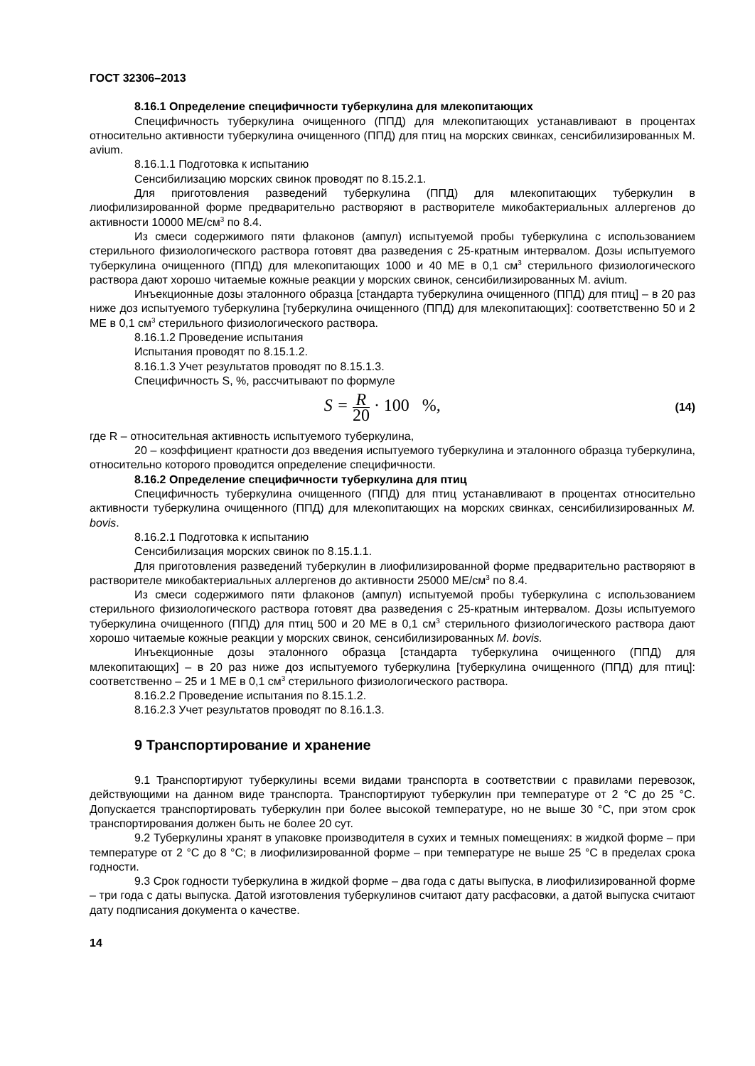ГОСТ 32306–2013
8.16.1 Определение специфичности туберкулина для млекопитающих
Специфичность туберкулина очищенного (ППД) для млекопитающих устанавливают в процентах относительно активности туберкулина очищенного (ППД) для птиц на морских свинках, сенсибилизированных M. avium.
8.16.1.1 Подготовка к испытанию
Сенсибилизацию морских свинок проводят по 8.15.2.1.
Для приготовления разведений туберкулина (ППД) для млекопитающих туберкулин в лиофилизированной форме предварительно растворяют в растворителе микобактериальных аллергенов до активности 10000 МЕ/см<sup>3</sup> по 8.4.
Из смеси содержимого пяти флаконов (ампул) испытуемой пробы туберкулина с использованием стерильного физиологического раствора готовят два разведения с 25-кратным интервалом. Дозы испытуемого туберкулина очищенного (ППД) для млекопитающих 1000 и 40 МЕ в 0,1 см<sup>3</sup> стерильного физиологического раствора дают хорошо читаемые кожные реакции у морских свинок, сенсибилизированных M. avium.
Инъекционные дозы эталонного образца [стандарта туберкулина очищенного (ППД) для птиц] – в 20 раз ниже доз испытуемого туберкулина [туберкулина очищенного (ППД) для млекопитающих]: соответственно 50 и 2 МЕ в 0,1 см<sup>3</sup> стерильного физиологического раствора.
8.16.1.2 Проведение испытания
Испытания проводят по 8.15.1.2.
8.16.1.3 Учет результатов проводят по 8.15.1.3.
Специфичность S, %, рассчитывают по формуле
S = R 20 · 100 %,
(14)
где R – относительная активность испытуемого туберкулина,
20 – коэффициент кратности доз введения испытуемого туберкулина и эталонного образца туберкулина, относительно которого проводится определение специфичности.
8.16.2 Определение специфичности туберкулина для птиц
Специфичность туберкулина очищенного (ППД) для птиц устанавливают в процентах относительно активности туберкулина очищенного (ППД) для млекопитающих на морских свинках, сенсибилизированных M. bovis.
8.16.2.1 Подготовка к испытанию
Сенсибилизация морских свинок по 8.15.1.1.
Для приготовления разведений туберкулин в лиофилизированной форме предварительно растворяют в растворителе микобактериальных аллергенов до активности 25000 МЕ/см<sup>3</sup> по 8.4.
Из смеси содержимого пяти флаконов (ампул) испытуемой пробы туберкулина с использованием стерильного физиологического раствора готовят два разведения с 25-кратным интервалом. Дозы испытуемого туберкулина очищенного (ППД) для птиц 500 и 20 МЕ в 0,1 см<sup>3</sup> стерильного физиологического раствора дают хорошо читаемые кожные реакции у морских свинок, сенсибилизированных M. bovis.
Инъекционные дозы эталонного образца [стандарта туберкулина очищенного (ППД) для млекопитающих] – в 20 раз ниже доз испытуемого туберкулина [туберкулина очищенного (ППД) для птиц]: соответственно – 25 и 1 МЕ в 0,1 см<sup>3</sup> стерильного физиологического раствора.
8.16.2.2 Проведение испытания по 8.15.1.2.
8.16.2.3 Учет результатов проводят по 8.16.1.3.
9 Транспортирование и хранение
9.1 Транспортируют туберкулины всеми видами транспорта в соответствии с правилами перевозок, действующими на данном виде транспорта. Транспортируют туберкулин при температуре от 2 °С до 25 °С. Допускается транспортировать туберкулин при более высокой температуре, но не выше 30 °С, при этом срок транспортирования должен быть не более 20 сут.
9.2 Туберкулины хранят в упаковке производителя в сухих и темных помещениях: в жидкой форме – при температуре от 2 °С до 8 °С; в лиофилизированной форме – при температуре не выше 25 °С в пределах срока годности.
9.3 Срок годности туберкулина в жидкой форме – два года с даты выпуска, в лиофилизированной форме – три года с даты выпуска. Датой изготовления туберкулинов считают дату расфасовки, а датой выпуска считают дату подписания документа о качестве.
14